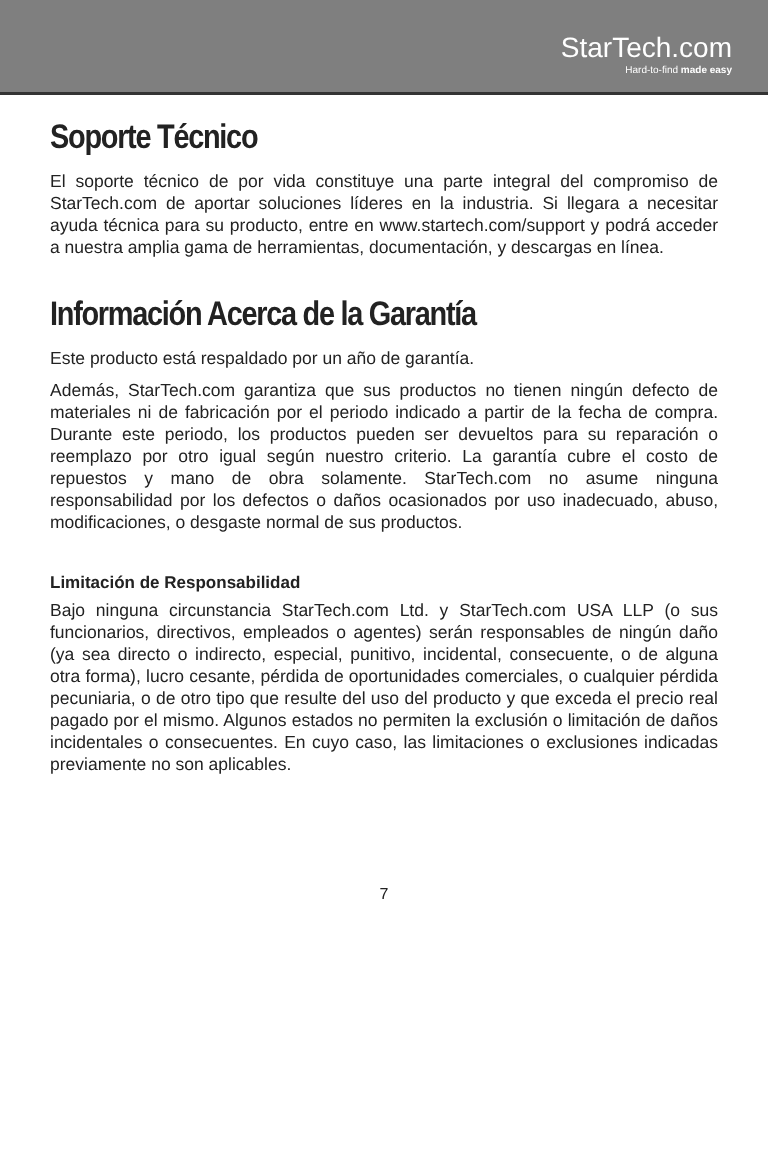StarTech.com
Hard-to-find made easy
Soporte Técnico
El soporte técnico de por vida constituye una parte integral del compromiso de StarTech.com de aportar soluciones líderes en la industria. Si llegara a necesitar ayuda técnica para su producto, entre en www.startech.com/support y podrá acceder a nuestra amplia gama de herramientas, documentación, y descargas en línea.
Información Acerca de la Garantía
Este producto está respaldado por un año de garantía.
Además, StarTech.com garantiza que sus productos no tienen ningún defecto de materiales ni de fabricación por el periodo indicado a partir de la fecha de compra. Durante este periodo, los productos pueden ser devueltos para su reparación o reemplazo por otro igual según nuestro criterio. La garantía cubre el costo de repuestos y mano de obra solamente. StarTech.com no asume ninguna responsabilidad por los defectos o daños ocasionados por uso inadecuado, abuso, modificaciones, o desgaste normal de sus productos.
Limitación de Responsabilidad
Bajo ninguna circunstancia StarTech.com Ltd. y StarTech.com USA LLP (o sus funcionarios, directivos, empleados o agentes) serán responsables de ningún daño (ya sea directo o indirecto, especial, punitivo, incidental, consecuente, o de alguna otra forma), lucro cesante, pérdida de oportunidades comerciales, o cualquier pérdida pecuniaria, o de otro tipo que resulte del uso del producto y que exceda el precio real pagado por el mismo. Algunos estados no permiten la exclusión o limitación de daños incidentales o consecuentes. En cuyo caso, las limitaciones o exclusiones indicadas previamente no son aplicables.
7